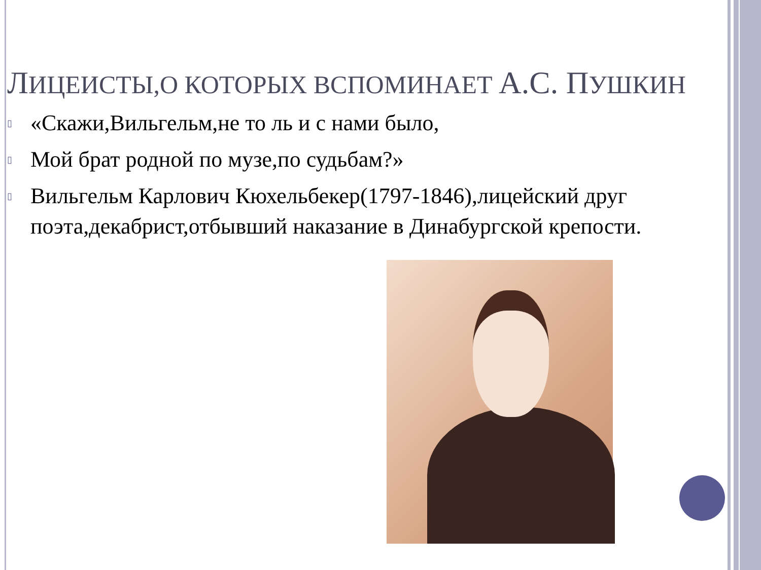ЛИЦЕИСТЫ,О КОТОРЫХ ВСПОМИНАЕТ А.С. ПУШКИН
▯ «Скажи,Вильгельм,не то ль и с нами было,
▯ Мой брат родной по музе,по судьбам?»
▯ Вильгельм Карлович Кюхельбекер(1797-1846),лицейский друг поэта,декабрист,отбывший наказание в Динабургской крепости.